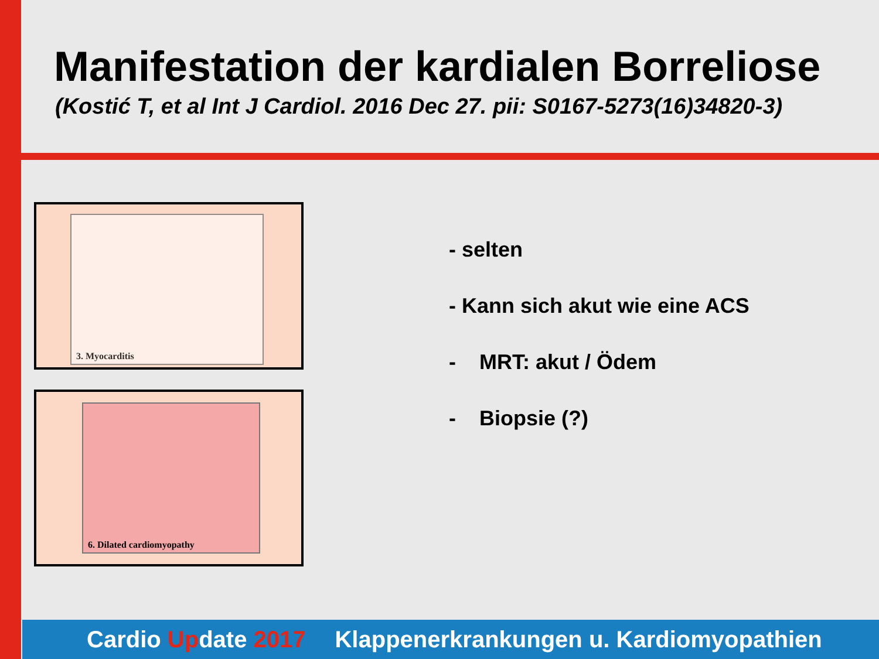Manifestation der kardialen Borreliose
(Kostić T, et al Int J Cardiol. 2016 Dec 27. pii: S0167-5273(16)34820-3)
3. Myocarditis
6. Dilated cardiomyopathy
- selten
- Kann sich akut wie eine ACS
- MRT: akut / Ödem
- Biopsie (?)
Cardio Update 2017 Klappenerkrankungen u. Kardiomyopathien